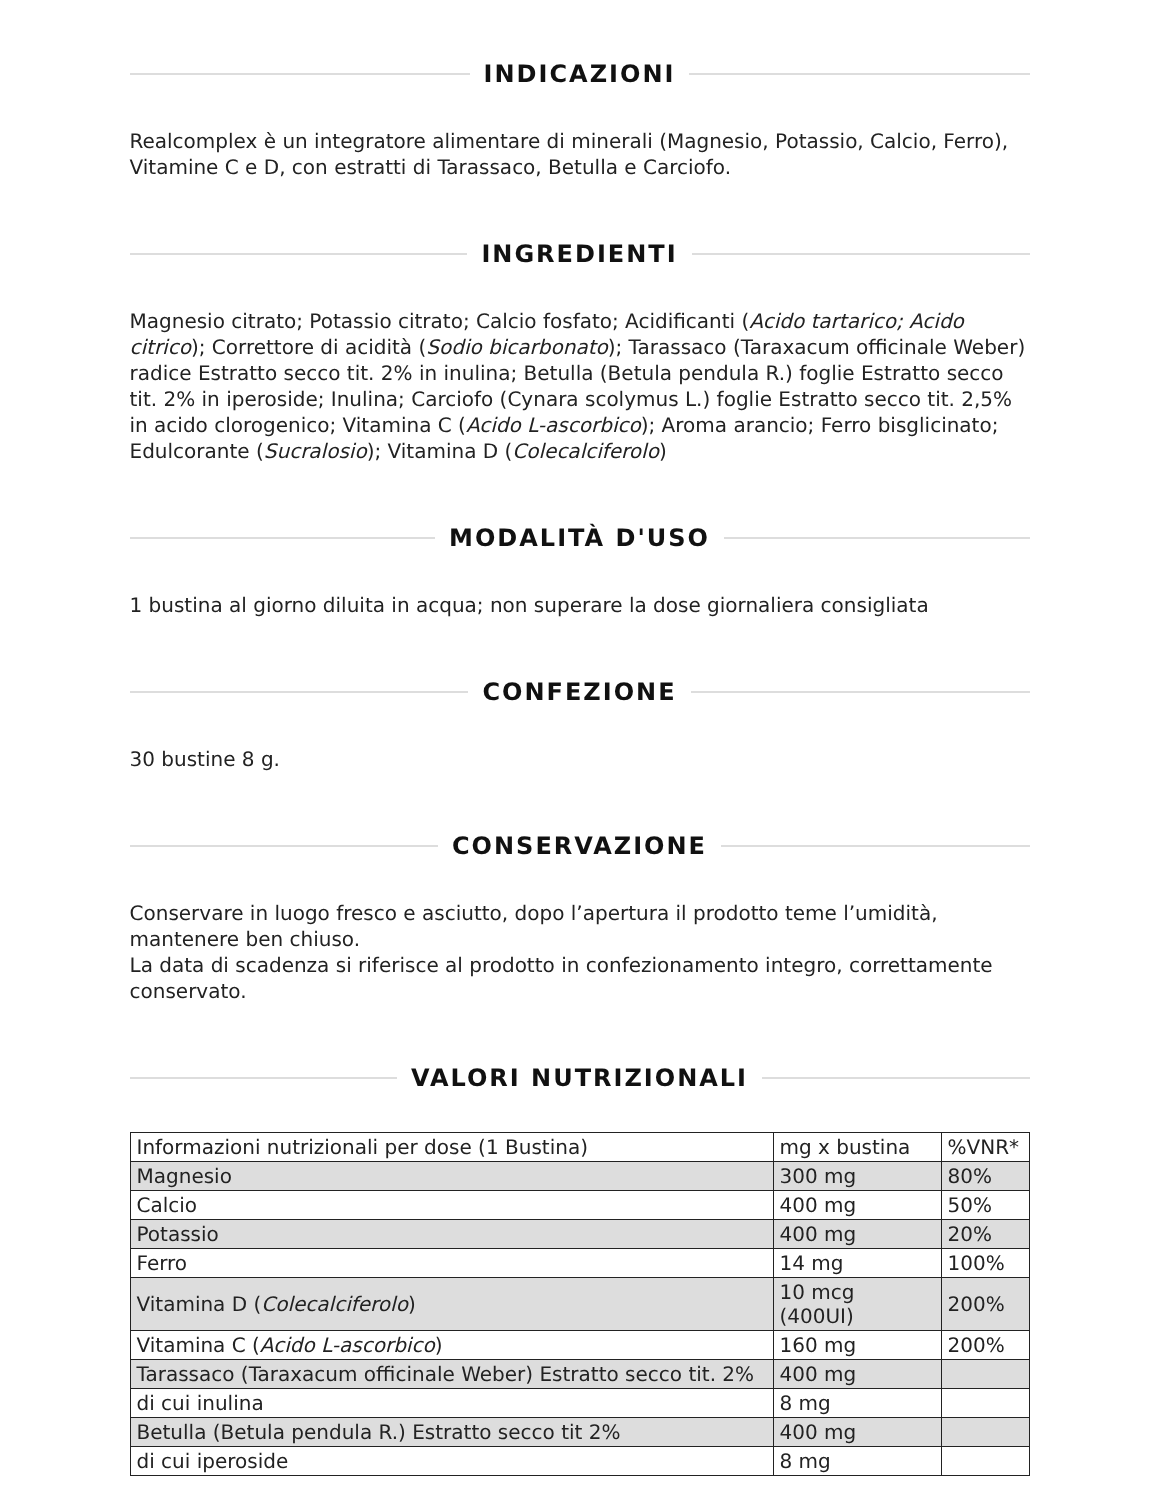INDICAZIONI
Realcomplex è un integratore alimentare di minerali (Magnesio, Potassio, Calcio, Ferro), Vitamine C e D, con estratti di Tarassaco, Betulla e Carciofo.
INGREDIENTI
Magnesio citrato; Potassio citrato; Calcio fosfato; Acidificanti (Acido tartarico; Acido citrico); Correttore di acidità (Sodio bicarbonato); Tarassaco (Taraxacum officinale Weber) radice Estratto secco tit. 2% in inulina; Betulla (Betula pendula R.) foglie Estratto secco tit. 2% in iperoside; Inulina; Carciofo (Cynara scolymus L.) foglie Estratto secco tit. 2,5% in acido clorogenico; Vitamina C (Acido L-ascorbico); Aroma arancio; Ferro bisglicinato; Edulcorante (Sucralosio); Vitamina D (Colecalciferolo)
MODALITÀ D'USO
1 bustina al giorno diluita in acqua; non superare la dose giornaliera consigliata
CONFEZIONE
30 bustine 8 g.
CONSERVAZIONE
Conservare in luogo fresco e asciutto, dopo l’apertura il prodotto teme l’umidità, mantenere ben chiuso.
La data di scadenza si riferisce al prodotto in confezionamento integro, correttamente conservato.
VALORI NUTRIZIONALI
| Informazioni nutrizionali per dose (1 Bustina) | mg x bustina | %VNR* |
| Magnesio | 300 mg | 80% |
| Calcio | 400 mg | 50% |
| Potassio | 400 mg | 20% |
| Ferro | 14 mg | 100% |
| Vitamina D ( Colecalciferolo ) | 10 mcg (400UI) | 200% |
| Vitamina C ( Acido L-ascorbico ) | 160 mg | 200% |
| Tarassaco (Taraxacum officinale Weber) Estratto secco tit. 2% | 400 mg | |
| di cui inulina | 8 mg | |
| Betulla (Betula pendula R.) Estratto secco tit 2% | 400 mg | |
| di cui iperoside | 8 mg | |